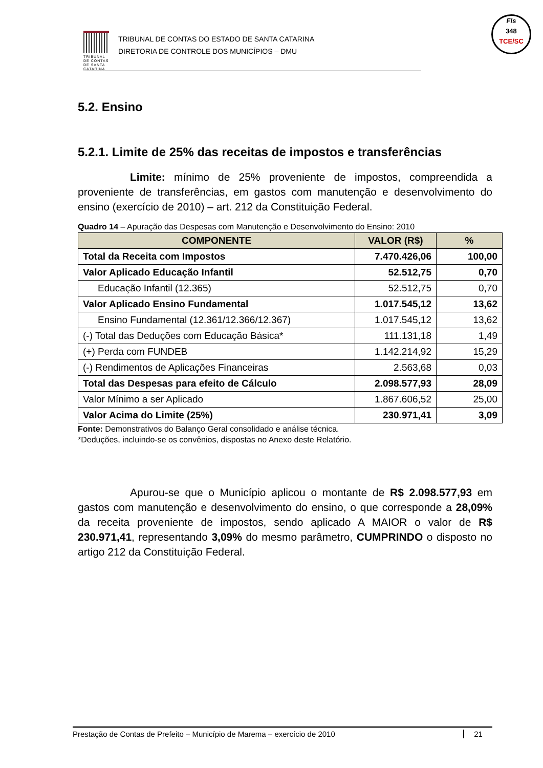TRIBUNAL DE CONTAS DE SANTA CATARINA
TRIBUNAL DE CONTAS DO ESTADO DE SANTA CATARINA
DIRETORIA DE CONTROLE DOS MUNICÍPIOS – DMU
Fls
348
TCE/SC
5.2. Ensino
5.2.1. Limite de 25% das receitas de impostos e transferências
Limite: mínimo de 25% proveniente de impostos, compreendida a proveniente de transferências, em gastos com manutenção e desenvolvimento do ensino (exercício de 2010) – art. 212 da Constituição Federal.
Quadro 14 – Apuração das Despesas com Manutenção e Desenvolvimento do Ensino: 2010
| COMPONENTE | VALOR (R$) | % |
| --- | --- | --- |
| Total da Receita com Impostos | 7.470.426,06 | 100,00 |
| Valor Aplicado Educação Infantil | 52.512,75 | 0,70 |
| Educação Infantil (12.365) | 52.512,75 | 0,70 |
| Valor Aplicado Ensino Fundamental | 1.017.545,12 | 13,62 |
| Ensino Fundamental (12.361/12.366/12.367) | 1.017.545,12 | 13,62 |
| (-) Total das Deduções com Educação Básica* | 111.131,18 | 1,49 |
| (+) Perda com FUNDEB | 1.142.214,92 | 15,29 |
| (-) Rendimentos de Aplicações Financeiras | 2.563,68 | 0,03 |
| Total das Despesas para efeito de Cálculo | 2.098.577,93 | 28,09 |
| Valor Mínimo a ser Aplicado | 1.867.606,52 | 25,00 |
| Valor Acima do Limite (25%) | 230.971,41 | 3,09 |
Fonte: Demonstrativos do Balanço Geral consolidado e análise técnica.
*Deduções, incluindo-se os convênios, dispostas no Anexo deste Relatório.
Apurou-se que o Município aplicou o montante de R$ 2.098.577,93 em gastos com manutenção e desenvolvimento do ensino, o que corresponde a 28,09% da receita proveniente de impostos, sendo aplicado A MAIOR o valor de R$ 230.971,41, representando 3,09% do mesmo parâmetro, CUMPRINDO o disposto no artigo 212 da Constituição Federal.
Prestação de Contas de Prefeito – Município de Marema – exercício de 2010 21